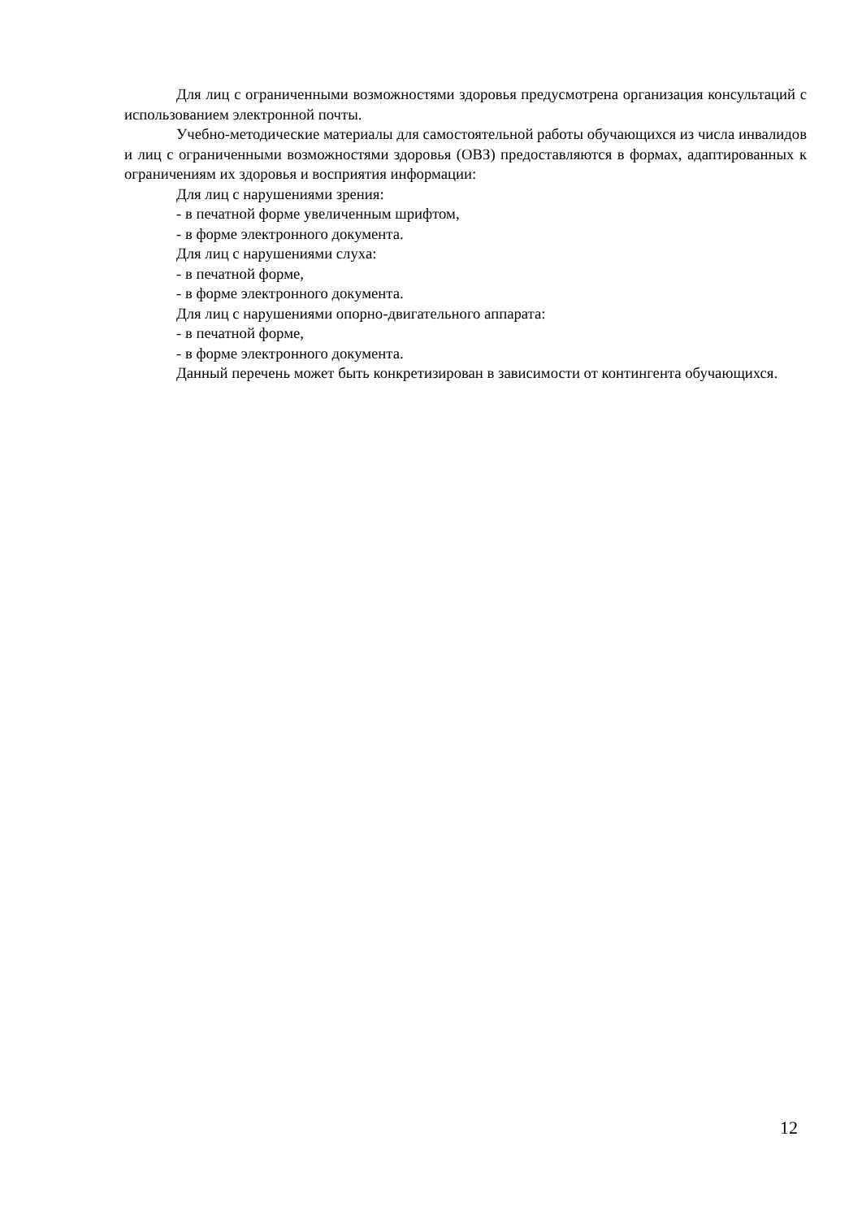Для лиц с ограниченными возможностями здоровья предусмотрена организация консультаций с использованием электронной почты.
Учебно-методические материалы для самостоятельной работы обучающихся из числа инвалидов и лиц с ограниченными возможностями здоровья (ОВЗ) предоставляются в формах, адаптированных к ограничениям их здоровья и восприятия информации:
Для лиц с нарушениями зрения:
- в печатной форме увеличенным шрифтом,
- в форме электронного документа.
Для лиц с нарушениями слуха:
- в печатной форме,
- в форме электронного документа.
Для лиц с нарушениями опорно-двигательного аппарата:
- в печатной форме,
- в форме электронного документа.
Данный перечень может быть конкретизирован в зависимости от контингента обучающихся.
12